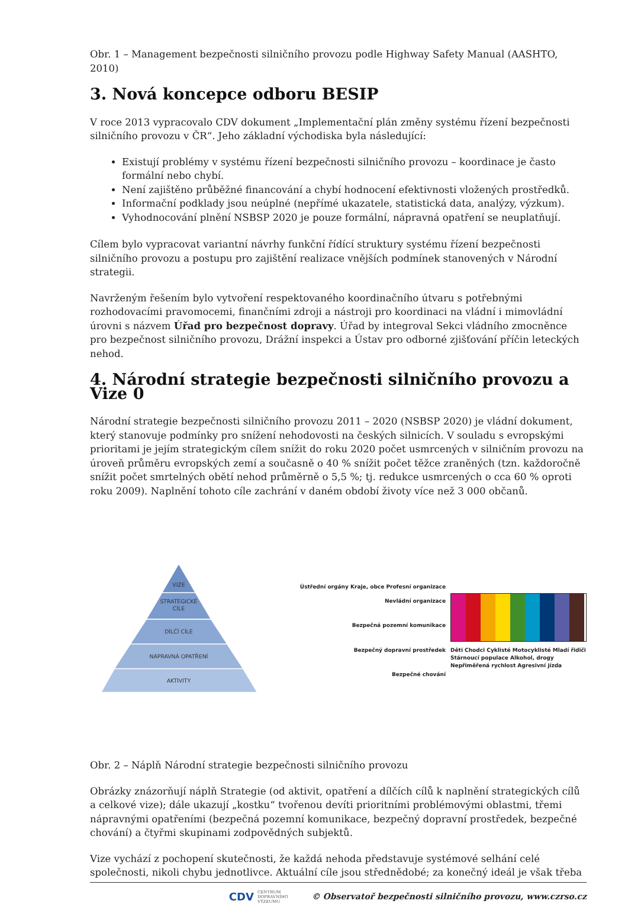Obr. 1 – Management bezpečnosti silničního provozu podle Highway Safety Manual (AASHTO, 2010)
3. Nová koncepce odboru BESIP
V roce 2013 vypracovalo CDV dokument „Implementační plán změny systému řízení bezpečnosti silničního provozu v ČR“. Jeho základní východiska byla následující:
Existují problémy v systému řízení bezpečnosti silničního provozu – koordinace je často formální nebo chybí.
Není zajištěno průběžné financování a chybí hodnocení efektivnosti vložených prostředků.
Informační podklady jsou neúplné (nepřímé ukazatele, statistická data, analýzy, výzkum).
Vyhodnocování plnění NSBSP 2020 je pouze formální, nápravná opatření se neuplatňují.
Cílem bylo vypracovat variantní návrhy funkční řídící struktury systému řízení bezpečnosti silničního provozu a postupu pro zajištění realizace vnějších podmínek stanovených v Národní strategii.
Navrženým řešením bylo vytvoření respektovaného koordinačního útvaru s potřebnými rozhodovacími pravomocemi, finančními zdroji a nástroji pro koordinaci na vládní i mimovládní úrovni s názvem Úřad pro bezpečnost dopravy. Úřad by integroval Sekci vládního zmocněnce pro bezpečnost silničního provozu, Drážní inspekci a Ústav pro odborné zjišťování příčin leteckých nehod.
4. Národní strategie bezpečnosti silničního provozu a Vize 0
Národní strategie bezpečnosti silničního provozu 2011 – 2020 (NSBSP 2020) je vládní dokument, který stanovuje podmínky pro snížení nehodovosti na českých silnicích. V souladu s evropskými prioritami je jejím strategickým cílem snížit do roku 2020 počet usmrcených v silničním provozu na úroveň průměru evropských zemí a současně o 40 % snížit počet těžce zraněných (tzn. každoročně snížit počet smrtelných obětí nehod průměrně o 5,5 %; tj. redukce usmrcených o cca 60 % oproti roku 2009). Naplnění tohoto cíle zachrání v daném období životy více než 3 000 občanů.
VIZE
STRATEGICKÉ
CÍLE
DÍLČÍ CÍLE
NÁPRAVNÁ OPATŘENÍ
AKTIVITY
Ústřední orgány Kraje, obce Profesní organizace Nevládní organizace
Bezpečná pozemní komunikace
Bezpečný dopravní prostředek
Bezpečné chování
Děti Chodci Cyklisté Motocyklisté Mladí řidiči Stárnoucí populace Alkohol, drogy Nepřiměřená rychlost Agresivní jízda
Obr. 2 – Náplň Národní strategie bezpečnosti silničního provozu
Obrázky znázorňují náplň Strategie (od aktivit, opatření a dílčích cílů k naplnění strategických cílů a celkové vize); dále ukazují „kostku“ tvořenou devíti prioritními problémovými oblastmi, třemi nápravnými opatřeními (bezpečná pozemní komunikace, bezpečný dopravní prostředek, bezpečné chování) a čtyřmi skupinami zodpovědných subjektů.
Vize vychází z pochopení skutečnosti, že každá nehoda představuje systémové selhání celé společnosti, nikoli chybu jednotlivce. Aktuální cíle jsou střednědobé; za konečný ideál je však třeba
CDV CENTRUM
DOPRAVNÍHO
VÝZKUMU © Observatoř bezpečnosti silničního provozu, www.czrso.cz